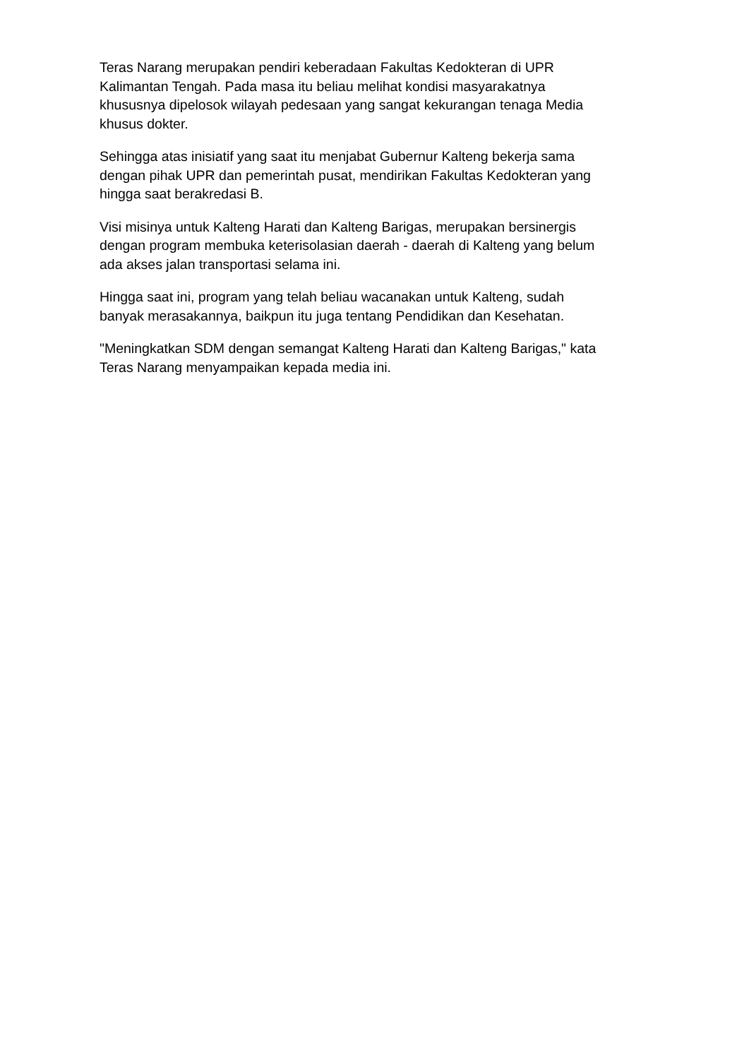Teras Narang merupakan pendiri keberadaan Fakultas Kedokteran di UPR
Kalimantan Tengah. Pada masa itu beliau melihat kondisi masyarakatnya
khususnya dipelosok wilayah pedesaan yang sangat kekurangan tenaga Media
khusus dokter.
Sehingga atas inisiatif yang saat itu menjabat Gubernur Kalteng bekerja sama
dengan pihak UPR dan pemerintah pusat, mendirikan Fakultas Kedokteran yang
hingga saat berakredasi B.
Visi misinya untuk Kalteng Harati dan Kalteng Barigas, merupakan bersinergis
dengan program membuka keterisolasian daerah - daerah di Kalteng yang belum
ada akses jalan transportasi selama ini.
Hingga saat ini, program yang telah beliau wacanakan untuk Kalteng, sudah
banyak merasakannya, baikpun itu juga tentang Pendidikan dan Kesehatan.
"Meningkatkan SDM dengan semangat Kalteng Harati dan Kalteng Barigas," kata
Teras Narang menyampaikan kepada media ini.